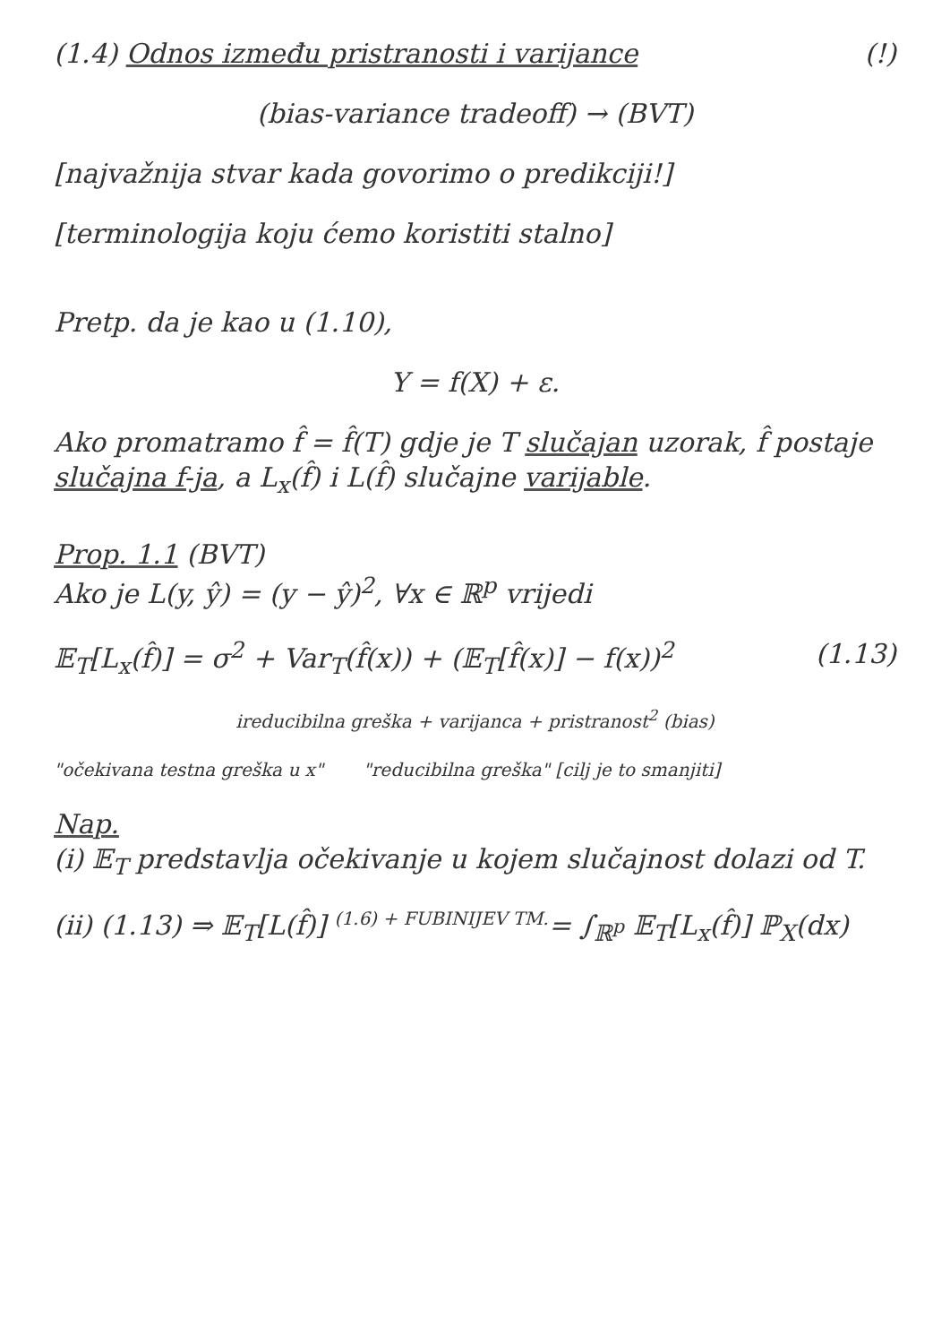(1.4) Odnos između pristranosti i varijance (!)
(bias-variance tradeoff) → (BVT)
[najvažnija stvar kada govorimo o predikciji!]
[terminologija koju ćemo koristiti stalno]
Pretp. da je kao u (1.10),
Y = f(X) + ε.
Ako promatramo f̂ = f̂(T) gdje je T slučajan uzorak, f̂ postaje slučajna f-ja, a L<sub>x</sub>(f̂) i L(f̂) slučajne varijable.
Prop. 1.1 (BVT)
Ako je L(y, ŷ) = (y − ŷ)<sup>2</sup>, ∀x ∈ ℝ<sup>p</sup> vrijedi
𝔼<sub>T</sub>[L<sub>x</sub>(f̂)] = σ<sup>2</sup> + Var<sub>T</sub>(f̂(x)) + (𝔼<sub>T</sub>[f̂(x)] − f(x))<sup>2</sup> (1.13)
ireducibilna greška + varijanca + pristranost<sup>2</sup> (bias)
"očekivana testna greška u x" "reducibilna greška" [cilj je to smanjiti]
Nap.
(i) 𝔼<sub>T</sub> predstavlja očekivanje u kojem slučajnost dolazi od T.
(ii) (1.13) ⇒ 𝔼<sub>T</sub>[L(f̂)] <sup>(1.6) + FUBINIJEV TM.</sup>= ∫<sub>ℝ<sup>p</sup></sub> 𝔼<sub>T</sub>[L<sub>x</sub>(f̂)] ℙ<sub>X</sub>(dx)